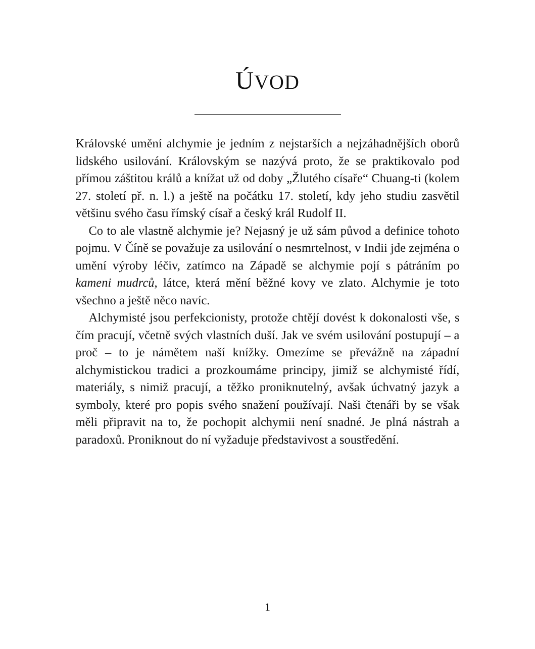ÚVOD
Královské umění alchymie je jedním z nejstarších a nejzáhadnějších oborů lidského usilování. Královským se nazývá proto, že se praktikovalo pod přímou záštitou králů a knížat už od doby „Žlutého císaře“ Chuang-ti (kolem 27. století př. n. l.) a ještě na počátku 17. století, kdy jeho studiu zasvětil většinu svého času římský císař a český král Rudolf II.
Co to ale vlastně alchymie je? Nejasný je už sám původ a definice tohoto pojmu. V Číně se považuje za usilování o nesmrtelnost, v Indii jde zejména o umění výroby léčiv, zatímco na Západě se alchymie pojí s pátráním po kameni mudrců, látce, která mění běžné kovy ve zlato. Alchymie je toto všechno a ještě něco navíc.
Alchymisté jsou perfekcionisty, protože chtějí dovést k dokonalosti vše, s čím pracují, včetně svých vlastních duší. Jak ve svém usilování postupují – a proč – to je námětem naší knížky. Omezíme se převážně na západní alchymistickou tradici a prozkoumáme principy, jimiž se alchymisté řídí, materiály, s nimiž pracují, a těžko proniknutelný, avšak úchvatný jazyk a symboly, které pro popis svého snažení používají. Naši čtenáři by se však měli připravit na to, že pochopit alchymii není snadné. Je plná nástrah a paradoxů. Proniknout do ní vyžaduje představivost a soustředění.
1